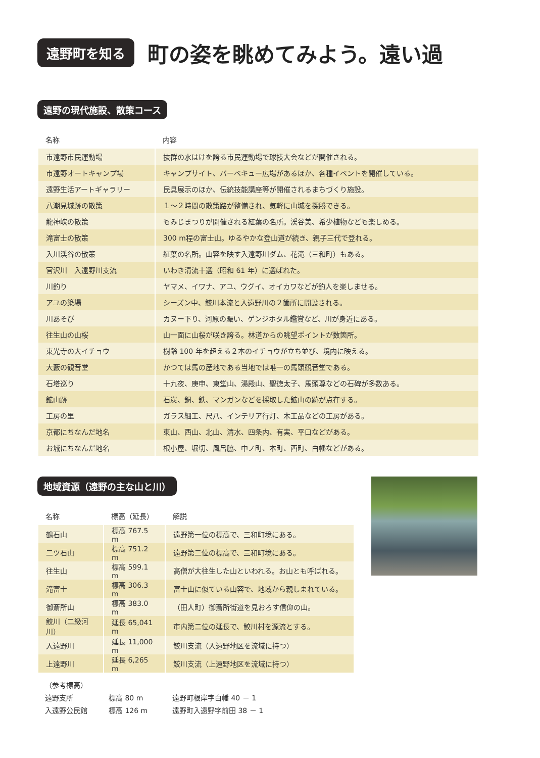遠野町を知る
町の姿を眺めてみよう。遠い過
遠野の現代施設、散策コース
| 名称 | 内容 |
| --- | --- |
| 市遠野市民運動場 | 抜群の水はけを誇る市民運動場で球技大会などが開催される。 |
| 市遠野オートキャンプ場 | キャンプサイト、バーベキュー広場があるほか、各種イベントを開催している。 |
| 遠野生活アートギャラリー | 民具展示のほか、伝統技能講座等が開催されるまちづくり施設。 |
| 八潮見城跡の散策 | １～２時間の散策路が整備され、気軽に山城を探勝できる。 |
| 龍神峡の散策 | もみじまつりが開催される紅葉の名所。渓谷美、希少植物なども楽しめる。 |
| 滝富士の散策 | 300 m程の富士山。ゆるやかな登山道が続き、親子三代で登れる。 |
| 入川渓谷の散策 | 紅葉の名所。山容を映す入遠野川ダム、花滝（三和町）もある。 |
| 官沢川 入遠野川支流 | いわき清流十選（昭和 61 年）に選ばれた。 |
| 川釣り | ヤマメ、イワナ、アユ、ウグイ、オイカワなどが釣人を楽しませる。 |
| アユの簗場 | シーズン中、鮫川本流と入遠野川の２箇所に開設される。 |
| 川あそび | カヌー下り、河原の賑い、ゲンジホタル鑑賞など、川が身近にある。 |
| 往生山の山桜 | 山一面に山桜が咲き誇る。林道からの眺望ポイントが数箇所。 |
| 東光寺の大イチョウ | 樹齢 100 年を超える２本のイチョウが立ち並び、境内に映える。 |
| 大藪の観音堂 | かつては馬の産地である当地では唯一の馬頭観音堂である。 |
| 石塔巡り | 十九夜、庚申、東堂山、湯殿山、聖徳太子、馬頭尊などの石碑が多数ある。 |
| 鉱山跡 | 石炭、銅、鉄、マンガンなどを採取した鉱山の跡が点在する。 |
| 工房の里 | ガラス細工、尺八、インテリア行灯、木工品などの工房がある。 |
| 京都にちなんだ地名 | 東山、西山、北山、清水、四条内、有実、平口などがある。 |
| お城にちなんだ地名 | 根小屋、堀切、風呂脇、中ノ町、本町、西町、白幡などがある。 |
地域資源（遠野の主な山と川）
| 名称 | 標高（延長） | 解説 |
| --- | --- | --- |
| 鶴石山 | 標高 767.5 m | 遠野第一位の標高で、三和町境にある。 |
| 二ツ石山 | 標高 751.2 m | 遠野第二位の標高で、三和町境にある。 |
| 往生山 | 標高 599.1 m | 高僧が大往生した山といわれる。お山とも呼ばれる。 |
| 滝富士 | 標高 306.3 m | 富士山に似ている山容で、地域から親しまれている。 |
| 御斎所山 | 標高 383.0 m | （田人町）御斎所街道を見おろす信仰の山。 |
| 鮫川（二級河川） | 延長 65,041 m | 市内第二位の延長で、鮫川村を源流とする。 |
| 入遠野川 | 延長 11,000 m | 鮫川支流（入遠野地区を流域に持つ） |
| 上遠野川 | 延長 6,265 m | 鮫川支流（上遠野地区を流域に持つ） |
（参考標高）
遠野支所 標高 80 m 遠野町根岸字白幡 40 － 1
入遠野公民館 標高 126 m 遠野町入遠野字前田 38 － 1